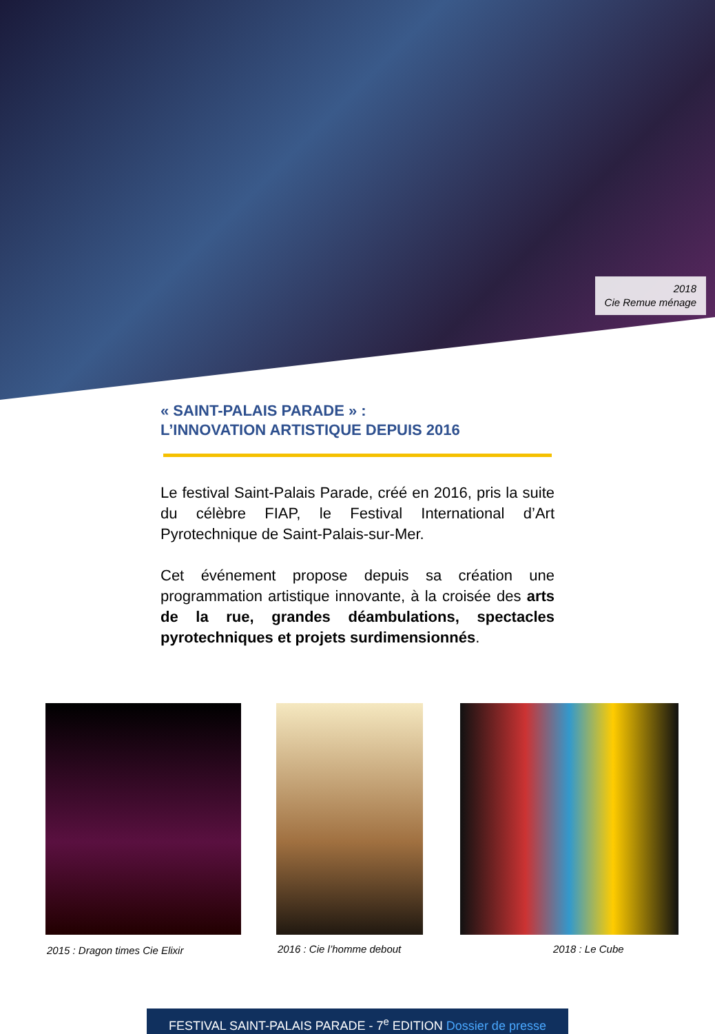2018
Cie Remue ménage
« SAINT-PALAIS PARADE » :
L’INNOVATION ARTISTIQUE DEPUIS 2016
Le festival Saint-Palais Parade, créé en 2016, pris la suite du célèbre FIAP, le Festival International d’Art Pyrotechnique de Saint-Palais-sur-Mer.
Cet événement propose depuis sa création une programmation artistique innovante, à la croisée des arts de la rue, grandes déambulations, spectacles pyrotechniques et projets surdimensionnés.
2015 : Dragon times Cie Elixir 2016 : Cie l’homme debout 2018 : Le Cube
FESTIVAL SAINT-PALAIS PARADE - 7<sup>e</sup> EDITION Dossier de presse